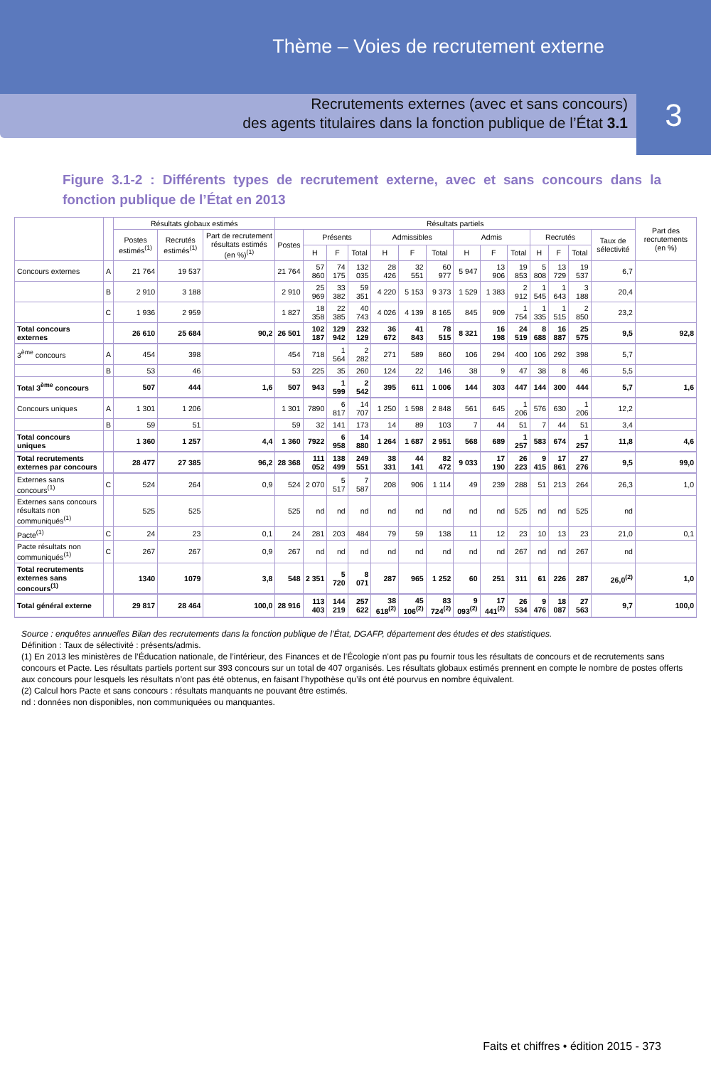Thème – Voies de recrutement externe
3
Recrutements externes (avec et sans concours)
des agents titulaires dans la fonction publique de l’État 3.1
Figure 3.1-2 : Différents types de recrutement externe, avec et sans concours dans la fonction publique de l’État en 2013
| | | Résultats globaux estimés | | | Résultats partiels | | | | | | | | | | | | | | Part des recrutements (en %) |
| --- | --- | --- | --- | --- | --- | --- | --- | --- | --- | --- | --- | --- | --- | --- | --- | --- | --- | --- | --- |
| | | Postes estimés<sup>(1)</sup> | Recrutés estimés<sup>(1)</sup> | Part de recrutement résultats estimés (en %)<sup>(1)</sup> | Postes | Présents | | | Admissibles | | | Admis | | | Recrutés | | | Taux de sélectivité | |
| | | | | | | H | F | Total | H | F | Total | H | F | Total | H | F | Total | | |
| Concours externes | A | 21 764 | 19 537 | | 21 764 | 57 860 | 74 175 | 132 035 | 28 426 | 32 551 | 60 977 | 5 947 | 13 906 | 19 853 | 5 808 | 13 729 | 19 537 | 6,7 | |
| | B | 2 910 | 3 188 | | 2 910 | 25 969 | 33 382 | 59 351 | 4 220 | 5 153 | 9 373 | 1 529 | 1 383 | 2 912 | 1 545 | 1 643 | 3 188 | 20,4 | |
| | C | 1 936 | 2 959 | | 1 827 | 18 358 | 22 385 | 40 743 | 4 026 | 4 139 | 8 165 | 845 | 909 | 1 754 | 1 335 | 1 515 | 2 850 | 23,2 | |
| Total concours externes | | 26 610 | 25 684 | 90,2 | 26 501 | 102 187 | 129 942 | 232 129 | 36 672 | 41 843 | 78 515 | 8 321 | 16 198 | 24 519 | 8 688 | 16 887 | 25 575 | 9,5 | 92,8 |
| 3<sup>ème</sup> concours | A | 454 | 398 | | 454 | 718 | 1 564 | 2 282 | 271 | 589 | 860 | 106 | 294 | 400 | 106 | 292 | 398 | 5,7 | |
| | B | 53 | 46 | | 53 | 225 | 35 | 260 | 124 | 22 | 146 | 38 | 9 | 47 | 38 | 8 | 46 | 5,5 | |
| Total 3<sup>ème</sup> concours | | 507 | 444 | 1,6 | 507 | 943 | 1 599 | 2 542 | 395 | 611 | 1 006 | 144 | 303 | 447 | 144 | 300 | 444 | 5,7 | 1,6 |
| Concours uniques | A | 1 301 | 1 206 | | 1 301 | 7890 | 6 817 | 14 707 | 1 250 | 1 598 | 2 848 | 561 | 645 | 1 206 | 576 | 630 | 1 206 | 12,2 | |
| | B | 59 | 51 | | 59 | 32 | 141 | 173 | 14 | 89 | 103 | 7 | 44 | 51 | 7 | 44 | 51 | 3,4 | |
| Total concours uniques | | 1 360 | 1 257 | 4,4 | 1 360 | 7922 | 6 958 | 14 880 | 1 264 | 1 687 | 2 951 | 568 | 689 | 1 257 | 583 | 674 | 1 257 | 11,8 | 4,6 |
| Total recrutements externes par concours | | 28 477 | 27 385 | 96,2 | 28 368 | 111 052 | 138 499 | 249 551 | 38 331 | 44 141 | 82 472 | 9 033 | 17 190 | 26 223 | 9 415 | 17 861 | 27 276 | 9,5 | 99,0 |
| Externes sans concours<sup>(1)</sup> | C | 524 | 264 | 0,9 | 524 | 2 070 | 5 517 | 7 587 | 208 | 906 | 1 114 | 49 | 239 | 288 | 51 | 213 | 264 | 26,3 | 1,0 |
| Externes sans concours résultats non communiqués<sup>(1)</sup> | | 525 | 525 | | 525 | nd | nd | nd | nd | nd | nd | nd | nd | 525 | nd | nd | 525 | nd | |
| Pacte<sup>(1)</sup> | C | 24 | 23 | 0,1 | 24 | 281 | 203 | 484 | 79 | 59 | 138 | 11 | 12 | 23 | 10 | 13 | 23 | 21,0 | 0,1 |
| Pacte résultats non communiqués<sup>(1)</sup> | C | 267 | 267 | 0,9 | 267 | nd | nd | nd | nd | nd | nd | nd | nd | 267 | nd | nd | 267 | nd | |
| Total recrutements externes sans concours<sup>(1)</sup> | | 1340 | 1079 | 3,8 | 548 | 2 351 | 5 720 | 8 071 | 287 | 965 | 1 252 | 60 | 251 | 311 | 61 | 226 | 287 | 26,0<sup>(2)</sup> | 1,0 |
| Total général externe | | 29 817 | 28 464 | 100,0 | 28 916 | 113 403 | 144 219 | 257 622 | 38 618<sup>(2)</sup> | 45 106<sup>(2)</sup> | 83 724<sup>(2)</sup> | 9 093<sup>(2)</sup> | 17 441<sup>(2)</sup> | 26 534 | 9 476 | 18 087 | 27 563 | 9,7 | 100,0 |
Source : enquêtes annuelles Bilan des recrutements dans la fonction publique de l’État, DGAFP, département des études et des statistiques.
Définition : Taux de sélectivité : présents/admis.
(1) En 2013 les ministères de l’Éducation nationale, de l’intérieur, des Finances et de l’Écologie n’ont pas pu fournir tous les résultats de concours et de recrutements sans concours et Pacte. Les résultats partiels portent sur 393 concours sur un total de 407 organisés. Les résultats globaux estimés prennent en compte le nombre de postes offerts aux concours pour lesquels les résultats n’ont pas été obtenus, en faisant l’hypothèse qu’ils ont été pourvus en nombre équivalent.
(2) Calcul hors Pacte et sans concours : résultats manquants ne pouvant être estimés.
nd : données non disponibles, non communiquées ou manquantes.
Faits et chiffres • édition 2015 - 373